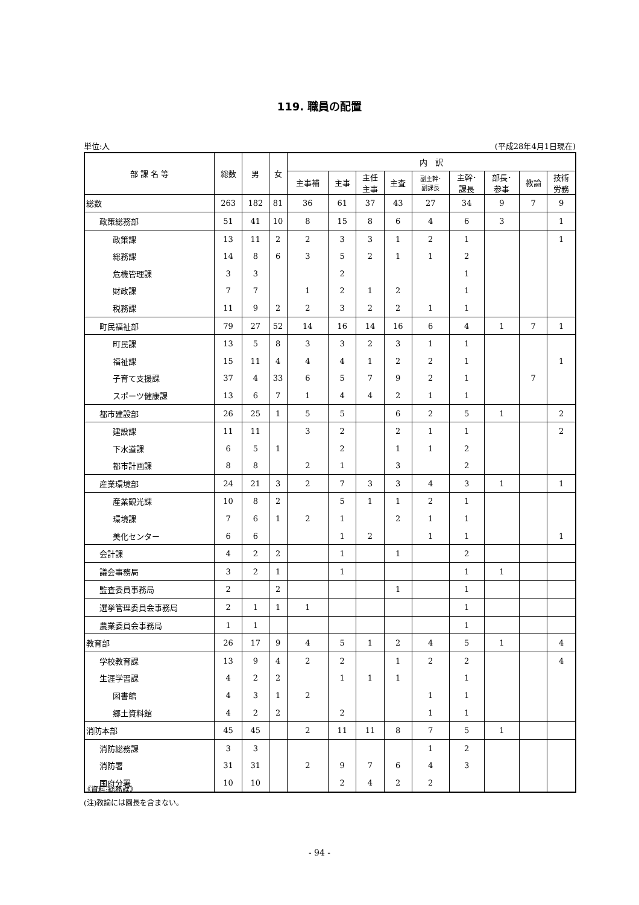119. 職員の配置
単位:人 (平成28年4月1日現在)
| 部 課 名 等 | 総数 | 男 | 女 | 内 訳 | | | | | | | | |
| --- | --- | --- | --- | --- | --- | --- | --- | --- | --- | --- | --- | --- |
| | | | | 主事補 | 主事 | 主任 主事 | 主査 | 副主幹･ 副課長 | 主幹･ 課長 | 部長･ 参事 | 教諭 | 技術 労務 |
| 総数 | 263 | 182 | 81 | 36 | 61 | 37 | 43 | 27 | 34 | 9 | 7 | 9 |
| 政策総務部 | 51 | 41 | 10 | 8 | 15 | 8 | 6 | 4 | 6 | 3 | | 1 |
| 政策課 | 13 | 11 | 2 | 2 | 3 | 3 | 1 | 2 | 1 | | | 1 |
| 総務課 | 14 | 8 | 6 | 3 | 5 | 2 | 1 | 1 | 2 | | | |
| 危機管理課 | 3 | 3 | | | 2 | | | | 1 | | | |
| 財政課 | 7 | 7 | | 1 | 2 | 1 | 2 | | 1 | | | |
| 税務課 | 11 | 9 | 2 | 2 | 3 | 2 | 2 | 1 | 1 | | | |
| 町民福祉部 | 79 | 27 | 52 | 14 | 16 | 14 | 16 | 6 | 4 | 1 | 7 | 1 |
| 町民課 | 13 | 5 | 8 | 3 | 3 | 2 | 3 | 1 | 1 | | | |
| 福祉課 | 15 | 11 | 4 | 4 | 4 | 1 | 2 | 2 | 1 | | | 1 |
| 子育て支援課 | 37 | 4 | 33 | 6 | 5 | 7 | 9 | 2 | 1 | | 7 | |
| スポーツ健康課 | 13 | 6 | 7 | 1 | 4 | 4 | 2 | 1 | 1 | | | |
| 都市建設部 | 26 | 25 | 1 | 5 | 5 | | 6 | 2 | 5 | 1 | | 2 |
| 建設課 | 11 | 11 | | 3 | 2 | | 2 | 1 | 1 | | | 2 |
| 下水道課 | 6 | 5 | 1 | | 2 | | 1 | 1 | 2 | | | |
| 都市計画課 | 8 | 8 | | 2 | 1 | | 3 | | 2 | | | |
| 産業環境部 | 24 | 21 | 3 | 2 | 7 | 3 | 3 | 4 | 3 | 1 | | 1 |
| 産業観光課 | 10 | 8 | 2 | | 5 | 1 | 1 | 2 | 1 | | | |
| 環境課 | 7 | 6 | 1 | 2 | 1 | | 2 | 1 | 1 | | | |
| 美化センター | 6 | 6 | | | 1 | 2 | | 1 | 1 | | | 1 |
| 会計課 | 4 | 2 | 2 | | 1 | | 1 | | 2 | | | |
| 議会事務局 | 3 | 2 | 1 | | 1 | | | | 1 | 1 | | |
| 監査委員事務局 | 2 | | 2 | | | | 1 | | 1 | | | |
| 選挙管理委員会事務局 | 2 | 1 | 1 | 1 | | | | | 1 | | | |
| 農業委員会事務局 | 1 | 1 | | | | | | | 1 | | | |
| 教育部 | 26 | 17 | 9 | 4 | 5 | 1 | 2 | 4 | 5 | 1 | | 4 |
| 学校教育課 | 13 | 9 | 4 | 2 | 2 | | 1 | 2 | 2 | | | 4 |
| 生涯学習課 | 4 | 2 | 2 | | 1 | 1 | 1 | | 1 | | | |
| 図書館 | 4 | 3 | 1 | 2 | | | | 1 | 1 | | | |
| 郷土資料館 | 4 | 2 | 2 | | 2 | | | 1 | 1 | | | |
| 消防本部 | 45 | 45 | | 2 | 11 | 11 | 8 | 7 | 5 | 1 | | |
| 消防総務課 | 3 | 3 | | | | | | 1 | 2 | | | |
| 消防署 | 31 | 31 | | 2 | 9 | 7 | 6 | 4 | 3 | | | |
| 国府分署 | 10 | 10 | | | 2 | 4 | 2 | 2 | | | | |
《資料:総務課》
(注)教諭には園長を含まない。
- 94 -